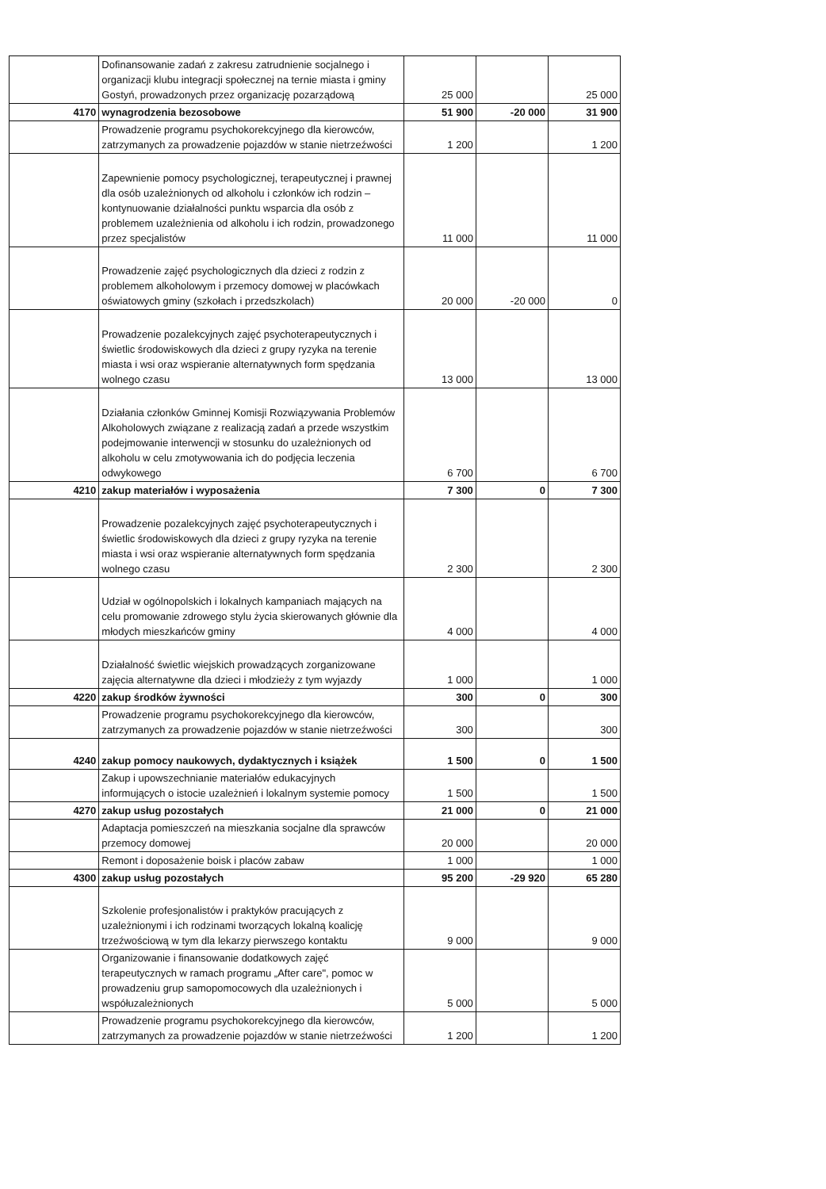| | Dofinansowanie zadań z zakresu zatrudnienie socjalnego i organizacji klubu integracji społecznej na ternie miasta i gminy Gostyń, prowadzonych przez organizację pozarządową | 25 000 | | 25 000 |
| 4170 | wynagrodzenia bezosobowe | 51 900 | -20 000 | 31 900 |
| | Prowadzenie programu psychokorekcyjnego dla kierowców, zatrzymanych za prowadzenie pojazdów w stanie nietrzeźwości | 1 200 | | 1 200 |
| | Zapewnienie pomocy psychologicznej, terapeutycznej i prawnej dla osób uzależnionych od alkoholu i członków ich rodzin – kontynuowanie działalności punktu wsparcia dla osób z problemem uzależnienia od alkoholu i ich rodzin, prowadzonego przez specjalistów | 11 000 | | 11 000 |
| | Prowadzenie zajęć psychologicznych dla dzieci z rodzin z problemem alkoholowym i przemocy domowej w placówkach oświatowych gminy (szkołach i przedszkolach) | 20 000 | -20 000 | 0 |
| | Prowadzenie pozalekcyjnych zajęć psychoterapeutycznych i świetlic środowiskowych dla dzieci z grupy ryzyka na terenie miasta i wsi oraz wspieranie alternatywnych form spędzania wolnego czasu | 13 000 | | 13 000 |
| | Działania członków Gminnej Komisji Rozwiązywania Problemów Alkoholowych związane z realizacją zadań a przede wszystkim podejmowanie interwencji w stosunku do uzależnionych od alkoholu w celu zmotywowania ich do podjęcia leczenia odwykowego | 6 700 | | 6 700 |
| 4210 | zakup materiałów i wyposażenia | 7 300 | 0 | 7 300 |
| | Prowadzenie pozalekcyjnych zajęć psychoterapeutycznych i świetlic środowiskowych dla dzieci z grupy ryzyka na terenie miasta i wsi oraz wspieranie alternatywnych form spędzania wolnego czasu | 2 300 | | 2 300 |
| | Udział w ogólnopolskich i lokalnych kampaniach mających na celu promowanie zdrowego stylu życia skierowanych głównie dla młodych mieszkańców gminy | 4 000 | | 4 000 |
| | Działalność świetlic wiejskich prowadzących zorganizowane zajęcia alternatywne dla dzieci i młodzieży z tym wyjazdy | 1 000 | | 1 000 |
| 4220 | zakup środków żywności | 300 | 0 | 300 |
| | Prowadzenie programu psychokorekcyjnego dla kierowców, zatrzymanych za prowadzenie pojazdów w stanie nietrzeźwości | 300 | | 300 |
| 4240 | zakup pomocy naukowych, dydaktycznych i książek | 1 500 | 0 | 1 500 |
| | Zakup i upowszechnianie materiałów edukacyjnych informujących o istocie uzależnień i lokalnym systemie pomocy | 1 500 | | 1 500 |
| 4270 | zakup usług pozostałych | 21 000 | 0 | 21 000 |
| | Adaptacja pomieszczeń na mieszkania socjalne dla sprawców przemocy domowej | 20 000 | | 20 000 |
| | Remont i doposażenie boisk i placów zabaw | 1 000 | | 1 000 |
| 4300 | zakup usług pozostałych | 95 200 | -29 920 | 65 280 |
| | Szkolenie profesjonalistów i praktyków pracujących z uzależnionymi i ich rodzinami tworzących lokalną koalicję trzeźwościową w tym dla lekarzy pierwszego kontaktu | 9 000 | | 9 000 |
| | Organizowanie i finansowanie dodatkowych zajęć terapeutycznych w ramach programu „After care", pomoc w prowadzeniu grup samopomocowych dla uzależnionych i współuzależnionych | 5 000 | | 5 000 |
| | Prowadzenie programu psychokorekcyjnego dla kierowców, zatrzymanych za prowadzenie pojazdów w stanie nietrzeźwości | 1 200 | | 1 200 |